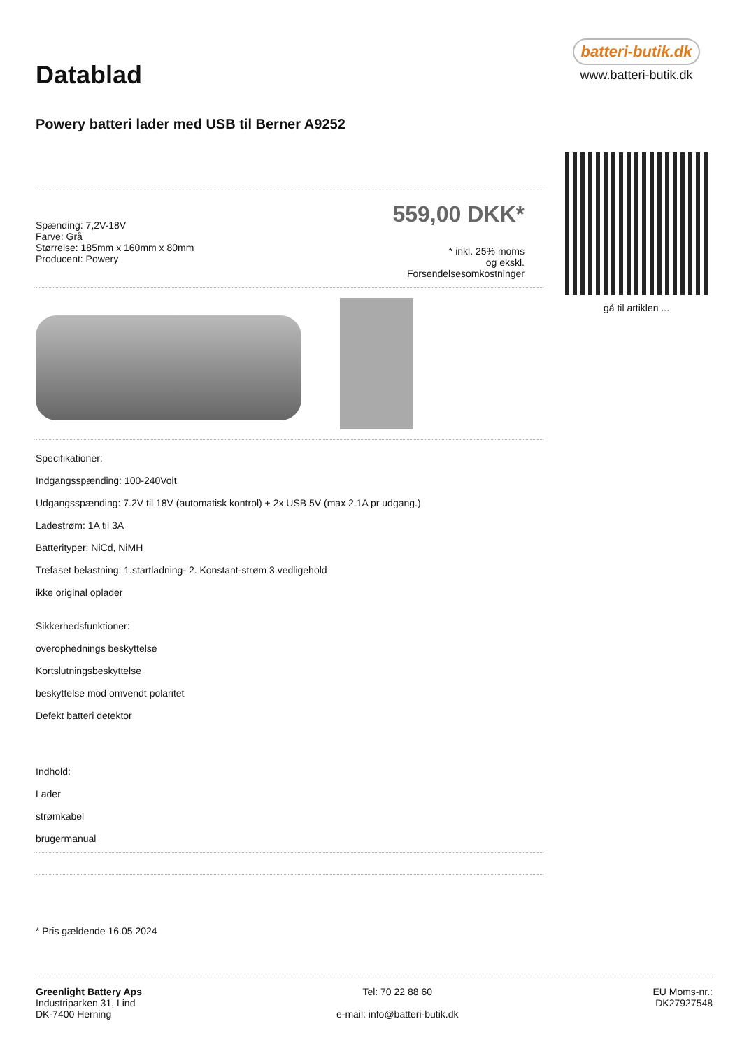Datablad
Powery batteri lader med USB til Berner A9252
Spænding: 7,2V-18V
Farve: Grå
Størrelse: 185mm x 160mm x 80mm
Producent: Powery
559,00 DKK*
* inkl. 25% moms
og ekskl.
Forsendelsesomkostninger
Specifikationer:
Indgangsspænding: 100-240Volt
Udgangsspænding: 7.2V til 18V (automatisk kontrol) + 2x USB 5V (max 2.1A pr udgang.)
Ladestrøm: 1A til 3A
Batterityper: NiCd, NiMH
Trefaset belastning: 1.startladning- 2. Konstant-strøm 3.vedligehold
ikke original oplader
Sikkerhedsfunktioner:
overophednings beskyttelse
Kortslutningsbeskyttelse
beskyttelse mod omvendt polaritet
Defekt batteri detektor
Indhold:
Lader
strømkabel
brugermanual
* Pris gældende 16.05.2024
batteri-butik.dk
www.batteri-butik.dk
gå til artiklen ...
Greenlight Battery Aps
Industriparken 31, Lind
DK-7400 Herning
Tel: 70 22 88 60
e-mail: info@batteri-butik.dk
EU Moms-nr.:
DK27927548